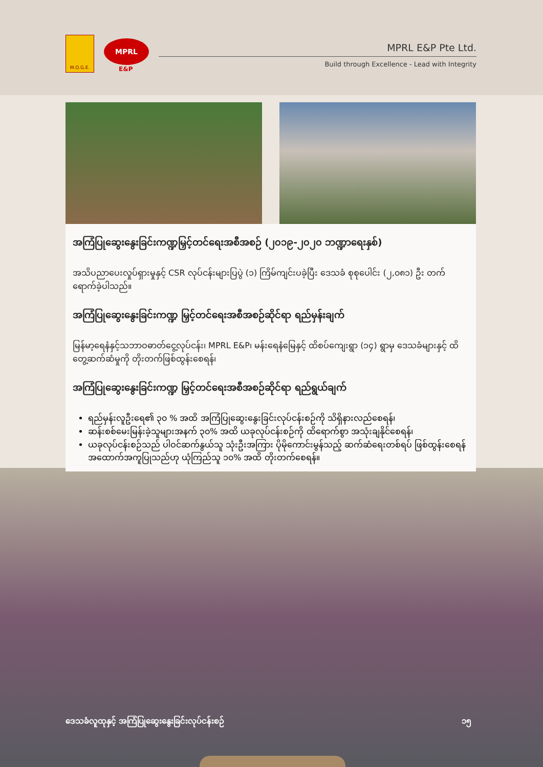M.O.G.E.
MPRL
E&P
MPRL E&P Pte Ltd.
Build through Excellence - Lead with Integrity
အကြံပြုဆွေးနွေးခြင်းကဏ္ဍမြှင့်တင်ရေးအစီအစဉ် (၂၀၁၉-၂၀၂၀ ဘဏ္ဍာရေးနှစ်)
အသိပညာပေးလှုပ်ရှားမှုနှင့် CSR လုပ်ငန်းများပြပွဲ (၁) ကြိမ်ကျင်းပခဲ့ပြီး ဒေသခံ စုစုပေါင်း (၂,၀၈၁) ဦး တက်ရောက်ခဲ့ပါသည်။
အကြံပြုဆွေးနွေးခြင်းကဏ္ဍ မြှင့်တင်ရေးအစီအစဉ်ဆိုင်ရာ ရည်မှန်းချက်
မြန်မာ့ရေနံနှင့်သဘာဝဓာတ်ငွေ့လုပ်ငန်း၊ MPRL E&P၊ မန်းရေနံမြေနှင့် ထိစပ်ကျေးရွာ (၁၄) ရွာမှ ဒေသခံများနှင့် ထိတွေ့ဆက်ဆံမှုကို တိုးတက်ဖြစ်ထွန်းစေရန်၊
အကြံပြုဆွေးနွေးခြင်းကဏ္ဍ မြှင့်တင်ရေးအစီအစဉ်ဆိုင်ရာ ရည်ရွယ်ချက်
ရည်မှန်းလူဦးရေ၏ ၃၀ % အထိ အကြံပြုဆွေးနွေးခြင်းလုပ်ငန်းစဉ်ကို သိရှိနားလည်စေရန်၊
ဆန်းစစ်မေးမြန်းခဲ့သူများအနက် ၃၀% အထိ ယခုလုပ်ငန်းစဉ်ကို ထိရောက်စွာ အသုံးချနိုင်စေရန်၊
ယခုလုပ်ငန်းစဉ်သည် ပါဝင်ဆက်နွယ်သူ သုံးဦးအကြား ပိုမိုကောင်းမွန်သည့် ဆက်ဆံရေးတစ်ရပ် ဖြစ်ထွန်းစေရန် အထောက်အကူပြုသည်ဟု ယုံကြည်သူ ၁၀% အထိ တိုးတက်စေရန်။
ဒေသခံလူထုနှင့် အကြံပြုဆွေးနွေးခြင်းလုပ်ငန်းစဉ် ၁၅